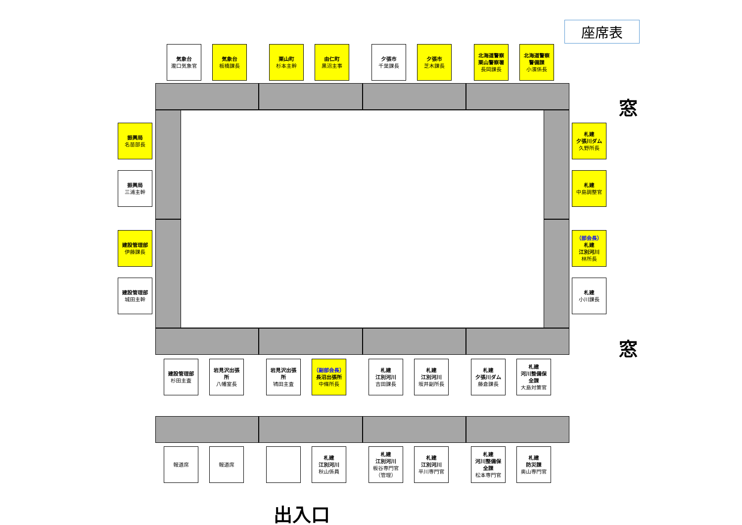座席表
気象台
瀧口気象官
気象台
板橋課長
栗山町
杉本主幹
由仁町
黒沼主事
夕張市
千葉課長
夕張市
芝木課長
北海道警察
栗山警察署
長岡課長
北海道警察
警備課
小濱係長
窓
振興局
名苗部長
振興局
三浦主幹
建設管理部
伊藤課長
建設管理部
城田主幹
札建
夕張川ダム
久野所長
札建
中島調整官
（部会長）
札建
江別河川
林所長
札建
小川課長
窓
建設管理部
杉田主査
岩見沢出張
所
八幡室長
岩見沢出張
所
鴇田主査
（副部会長）
長沼出張所
中條所長
札建
江別河川
吉田課長
札建
江別河川
坂井副所長
札建
夕張川ダム
藤倉課長
札建
河川整備保
全課
大島対策官
報道席 報道席 札建
江別河川
秋山係員
札建
江別河川
板谷専門官
（管理）
札建
江別河川
平川専門官
札建
河川整備保
全課
松本専門官
札建
防災課
奥山専門官
出入口